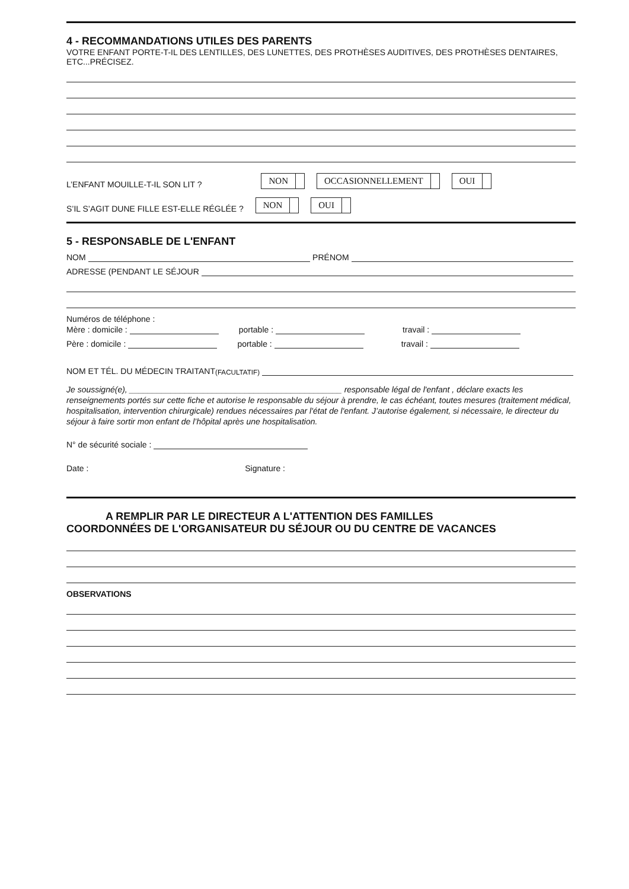4 - RECOMMANDATIONS UTILES DES PARENTS
VOTRE ENFANT PORTE-T-IL DES LENTILLES, DES LUNETTES, DES PROTHÈSES AUDITIVES, DES PROTHÈSES DENTAIRES, ETC...PRÉCISEZ.
L’ENFANT MOUILLE-T-IL SON LIT ? NON OCCASIONNELLEMENT OUI
S’IL S’AGIT DUNE FILLE EST-ELLE RÉGLÉE ? NON OUI
5 - RESPONSABLE DE L'ENFANT
NOM PRÉNOM
ADRESSE (PENDANT LE SÉJOUR
Numéros de téléphone :
Mère : domicile : portable : travail :
Père : domicile : portable : travail :
NOM ET TÉL. DU MÉDECIN TRAITANT (FACULTATIF)
Je soussigné(e), ______________________________________________ responsable légal de l'enfant , déclare exacts les renseignements portés sur cette fiche et autorise le responsable du séjour à prendre, le cas échéant, toutes mesures (traitement médical, hospitalisation, intervention chirurgicale) rendues nécessaires par l'état de l'enfant. J’autorise également, si nécessaire, le directeur du séjour à faire sortir mon enfant de l’hôpital après une hospitalisation.
N° de sécurité sociale :
Date : Signature :
A REMPLIR PAR LE DIRECTEUR A L'ATTENTION DES FAMILLES
COORDONNÉES DE L'ORGANISATEUR DU SÉJOUR OU DU CENTRE DE VACANCES
OBSERVATIONS